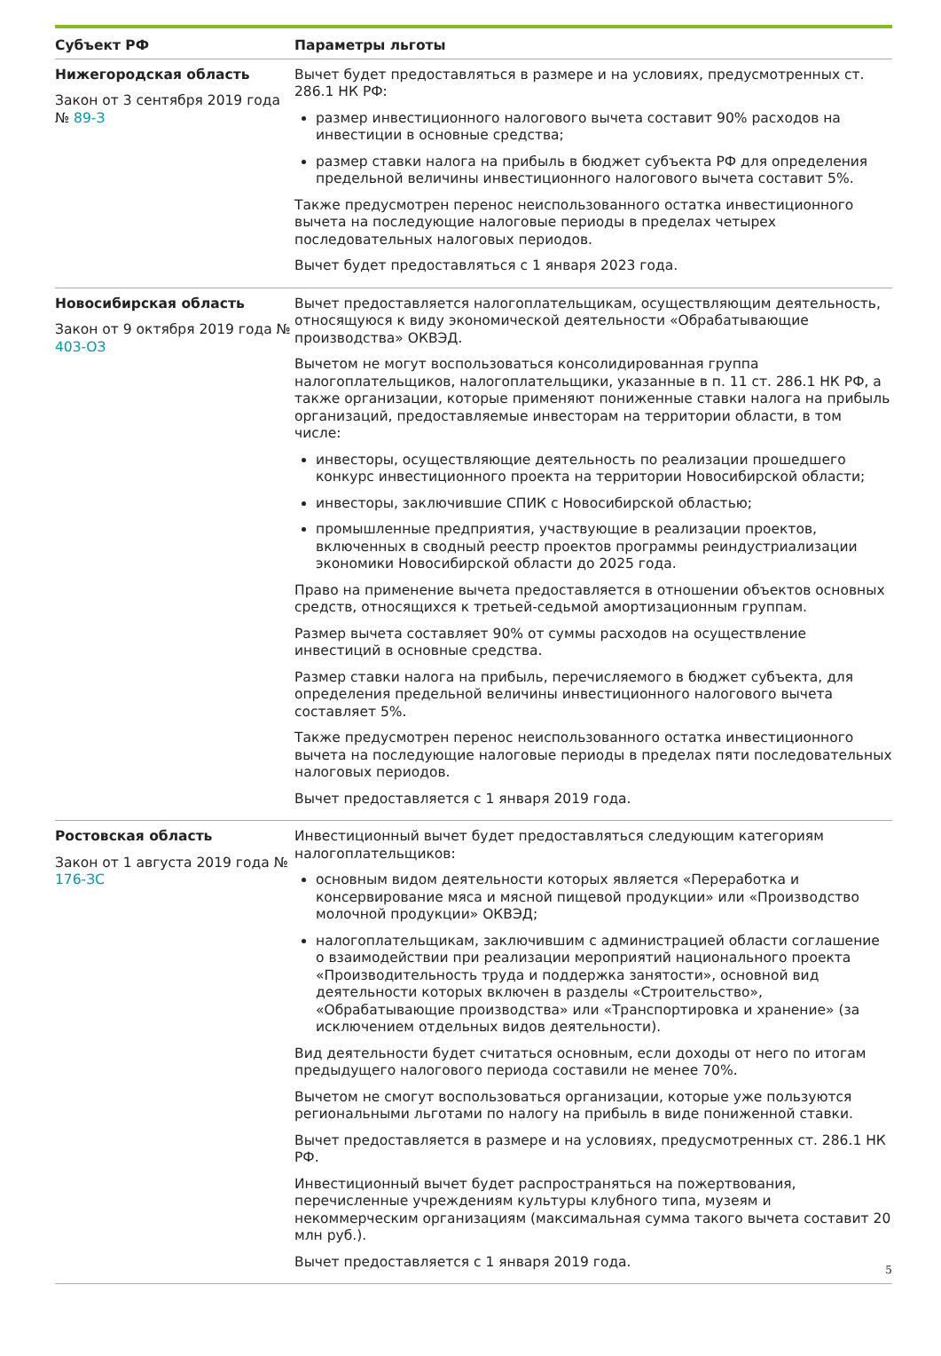| Субъект РФ | Параметры льготы |
| --- | --- |
| Нижегородская область Закон от 3 сентября 2019 года № 89-З | Вычет будет предоставляться в размере и на условиях, предусмотренных ст. 286.1 НК РФ: размер инвестиционного налогового вычета составит 90% расходов на инвестиции в основные средства; размер ставки налога на прибыль в бюджет субъекта РФ для определения предельной величины инвестиционного налогового вычета составит 5%. Также предусмотрен перенос неиспользованного остатка инвестиционного вычета на последующие налоговые периоды в пределах четырех последовательных налоговых периодов. Вычет будет предоставляться с 1 января 2023 года. |
| Новосибирская область Закон от 9 октября 2019 года № 403-ОЗ | Вычет предоставляется налогоплательщикам, осуществляющим деятельность, относящуюся к виду экономической деятельности «Обрабатывающие производства» ОКВЭД. Вычетом не могут воспользоваться консолидированная группа налогоплательщиков, налогоплательщики, указанные в п. 11 ст. 286.1 НК РФ, а также организации, которые применяют пониженные ставки налога на прибыль организаций, предоставляемые инвесторам на территории области, в том числе: инвесторы, осуществляющие деятельность по реализации прошедшего конкурс инвестиционного проекта на территории Новосибирской области; инвесторы, заключившие СПИК с Новосибирской областью; промышленные предприятия, участвующие в реализации проектов, включенных в сводный реестр проектов программы реиндустриализации экономики Новосибирской области до 2025 года. Право на применение вычета предоставляется в отношении объектов основных средств, относящихся к третьей-седьмой амортизационным группам. Размер вычета составляет 90% от суммы расходов на осуществление инвестиций в основные средства. Размер ставки налога на прибыль, перечисляемого в бюджет субъекта, для определения предельной величины инвестиционного налогового вычета составляет 5%. Также предусмотрен перенос неиспользованного остатка инвестиционного вычета на последующие налоговые периоды в пределах пяти последовательных налоговых периодов. Вычет предоставляется с 1 января 2019 года. |
| Ростовская область Закон от 1 августа 2019 года № 176-ЗС | Инвестиционный вычет будет предоставляться следующим категориям налогоплательщиков: основным видом деятельности которых является «Переработка и консервирование мяса и мясной пищевой продукции» или «Производство молочной продукции» ОКВЭД; налогоплательщикам, заключившим с администрацией области соглашение о взаимодействии при реализации мероприятий национального проекта «Производительность труда и поддержка занятости», основной вид деятельности которых включен в разделы «Строительство», «Обрабатывающие производства» или «Транспортировка и хранение» (за исключением отдельных видов деятельности). Вид деятельности будет считаться основным, если доходы от него по итогам предыдущего налогового периода составили не менее 70%. Вычетом не смогут воспользоваться организации, которые уже пользуются региональными льготами по налогу на прибыль в виде пониженной ставки. Вычет предоставляется в размере и на условиях, предусмотренных ст. 286.1 НК РФ. Инвестиционный вычет будет распространяться на пожертвования, перечисленные учреждениям культуры клубного типа, музеям и некоммерческим организациям (максимальная сумма такого вычета составит 20 млн руб.). Вычет предоставляется с 1 января 2019 года. 5 |